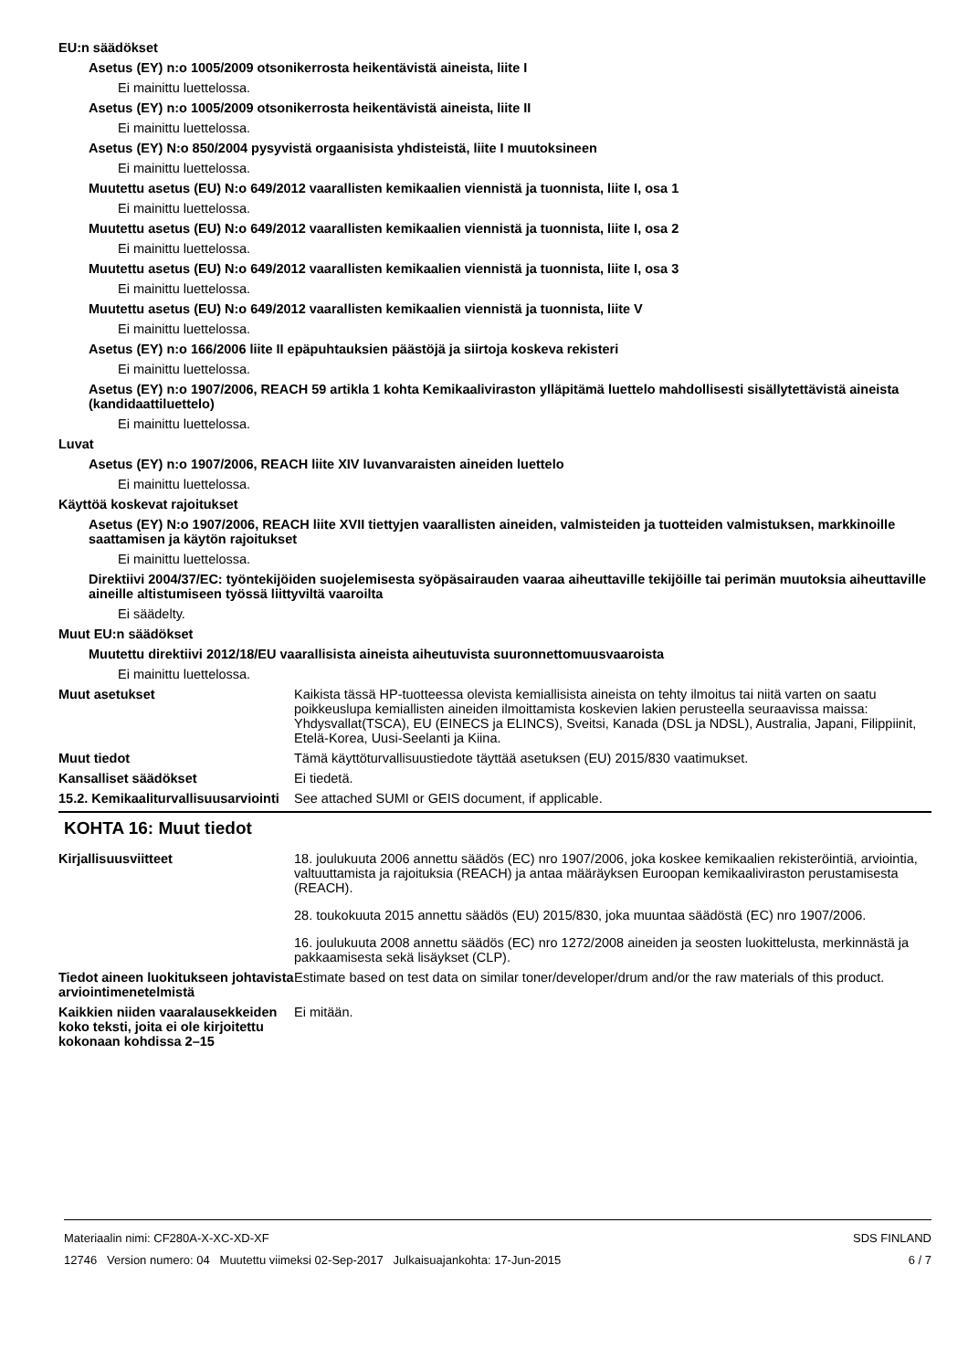EU:n säädökset
Asetus (EY) n:o 1005/2009 otsonikerrosta heikentävistä aineista, liite I
Ei mainittu luettelossa.
Asetus (EY) n:o 1005/2009 otsonikerrosta heikentävistä aineista, liite II
Ei mainittu luettelossa.
Asetus (EY) N:o 850/2004 pysyvistä orgaanisista yhdisteistä, liite I muutoksineen
Ei mainittu luettelossa.
Muutettu asetus (EU) N:o 649/2012 vaarallisten kemikaalien viennistä ja tuonnista, liite I, osa 1
Ei mainittu luettelossa.
Muutettu asetus (EU) N:o 649/2012 vaarallisten kemikaalien viennistä ja tuonnista, liite I, osa 2
Ei mainittu luettelossa.
Muutettu asetus (EU) N:o 649/2012 vaarallisten kemikaalien viennistä ja tuonnista, liite I, osa 3
Ei mainittu luettelossa.
Muutettu asetus (EU) N:o 649/2012 vaarallisten kemikaalien viennistä ja tuonnista, liite V
Ei mainittu luettelossa.
Asetus (EY) n:o 166/2006 liite II epäpuhtauksien päästöjä ja siirtoja koskeva rekisteri
Ei mainittu luettelossa.
Asetus (EY) n:o 1907/2006, REACH 59 artikla 1 kohta Kemikaaliviraston ylläpitämä luettelo mahdollisesti sisällytettävistä aineista (kandidaattiluettelo)
Ei mainittu luettelossa.
Luvat
Asetus (EY) n:o 1907/2006, REACH liite XIV luvanvaraisten aineiden luettelo
Ei mainittu luettelossa.
Käyttöä koskevat rajoitukset
Asetus (EY) N:o 1907/2006, REACH liite XVII tiettyjen vaarallisten aineiden, valmisteiden ja tuotteiden valmistuksen, markkinoille saattamisen ja käytön rajoitukset
Ei mainittu luettelossa.
Direktiivi 2004/37/EC: työntekijöiden suojelemisesta syöpäsairauden vaaraa aiheuttaville tekijöille tai perimän muutoksia aiheuttaville aineille altistumiseen työssä liittyviltä vaaroilta
Ei säädelty.
Muut EU:n säädökset
Muutettu direktiivi 2012/18/EU vaarallisista aineista aiheutuvista suuronnettomuusvaaroista
Ei mainittu luettelossa.
Muut asetukset Kaikista tässä HP-tuotteessa olevista kemiallisista aineista on tehty ilmoitus tai niitä varten on saatu poikkeuslupa kemiallisten aineiden ilmoittamista koskevien lakien perusteella seuraavissa maissa: Yhdysvallat(TSCA), EU (EINECS ja ELINCS), Sveitsi, Kanada (DSL ja NDSL), Australia, Japani, Filippiinit, Etelä-Korea, Uusi-Seelanti ja Kiina.
Muut tiedot Tämä käyttöturvallisuustiedote täyttää asetuksen (EU) 2015/830 vaatimukset.
Kansalliset säädökset Ei tiedetä.
15.2. Kemikaaliturvallisuusarviointi
See attached SUMI or GEIS document, if applicable.
KOHTA 16: Muut tiedot
Kirjallisuusviitteet 18. joulukuuta 2006 annettu säädös (EC) nro 1907/2006, joka koskee kemikaalien rekisteröintiä, arviointia, valtuuttamista ja rajoituksia (REACH) ja antaa määräyksen Euroopan kemikaaliviraston perustamisesta (REACH).
28. toukokuuta 2015 annettu säädös (EU) 2015/830, joka muuntaa säädöstä (EC) nro 1907/2006.
16. joulukuuta 2008 annettu säädös (EC) nro 1272/2008 aineiden ja seosten luokittelusta, merkinnästä ja pakkaamisesta sekä lisäykset (CLP).
Tiedot aineen luokitukseen johtavista arviointimenetelmistä
Estimate based on test data on similar toner/developer/drum and/or the raw materials of this product.
Kaikkien niiden vaaralausekkeiden koko teksti, joita ei ole kirjoitettu kokonaan kohdissa 2–15
Ei mitään.
Materiaalin nimi: CF280A-X-XC-XD-XF
12746 Version numero: 04 Muutettu viimeksi 02-Sep-2017 Julkaisuajankohta: 17-Jun-2015
SDS FINLAND
6 / 7